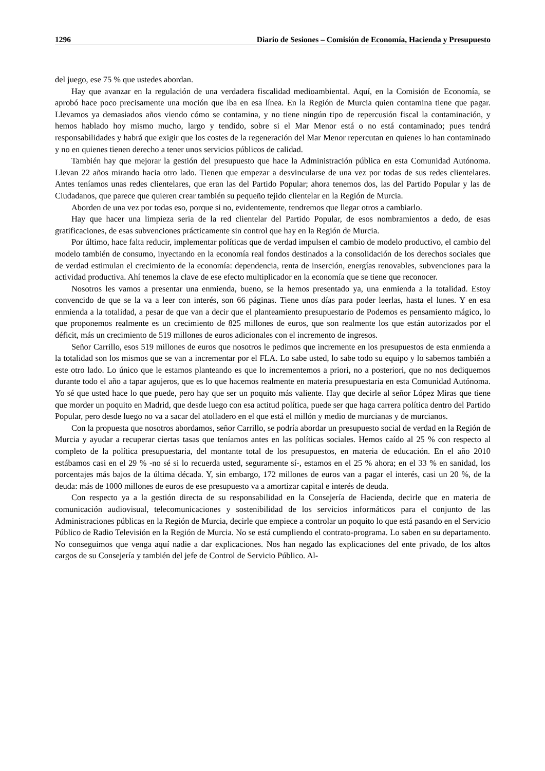1296 Diario de Sesiones – Comisión de Economía, Hacienda y Presupuesto
del juego, ese 75 % que ustedes abordan.
Hay que avanzar en la regulación de una verdadera fiscalidad medioambiental. Aquí, en la Comisión de Economía, se aprobó hace poco precisamente una moción que iba en esa línea. En la Región de Murcia quien contamina tiene que pagar. Llevamos ya demasiados años viendo cómo se contamina, y no tiene ningún tipo de repercusión fiscal la contaminación, y hemos hablado hoy mismo mucho, largo y tendido, sobre si el Mar Menor está o no está contaminado; pues tendrá responsabilidades y habrá que exigir que los costes de la regeneración del Mar Menor repercutan en quienes lo han contaminado y no en quienes tienen derecho a tener unos servicios públicos de calidad.
También hay que mejorar la gestión del presupuesto que hace la Administración pública en esta Comunidad Autónoma. Llevan 22 años mirando hacia otro lado. Tienen que empezar a desvincularse de una vez por todas de sus redes clientelares. Antes teníamos unas redes clientelares, que eran las del Partido Popular; ahora tenemos dos, las del Partido Popular y las de Ciudadanos, que parece que quieren crear también su pequeño tejido clientelar en la Región de Murcia.
Aborden de una vez por todas eso, porque si no, evidentemente, tendremos que llegar otros a cambiarlo.
Hay que hacer una limpieza seria de la red clientelar del Partido Popular, de esos nombramientos a dedo, de esas gratificaciones, de esas subvenciones prácticamente sin control que hay en la Región de Murcia.
Por último, hace falta reducir, implementar políticas que de verdad impulsen el cambio de modelo productivo, el cambio del modelo también de consumo, inyectando en la economía real fondos destinados a la consolidación de los derechos sociales que de verdad estimulan el crecimiento de la economía: dependencia, renta de inserción, energías renovables, subvenciones para la actividad productiva. Ahí tenemos la clave de ese efecto multiplicador en la economía que se tiene que reconocer.
Nosotros les vamos a presentar una enmienda, bueno, se la hemos presentado ya, una enmienda a la totalidad. Estoy convencido de que se la va a leer con interés, son 66 páginas. Tiene unos días para poder leerlas, hasta el lunes. Y en esa enmienda a la totalidad, a pesar de que van a decir que el planteamiento presupuestario de Podemos es pensamiento mágico, lo que proponemos realmente es un crecimiento de 825 millones de euros, que son realmente los que están autorizados por el déficit, más un crecimiento de 519 millones de euros adicionales con el incremento de ingresos.
Señor Carrillo, esos 519 millones de euros que nosotros le pedimos que incremente en los presupuestos de esta enmienda a la totalidad son los mismos que se van a incrementar por el FLA. Lo sabe usted, lo sabe todo su equipo y lo sabemos también a este otro lado. Lo único que le estamos planteando es que lo incrementemos a priori, no a posteriori, que no nos dediquemos durante todo el año a tapar agujeros, que es lo que hacemos realmente en materia presupuestaria en esta Comunidad Autónoma. Yo sé que usted hace lo que puede, pero hay que ser un poquito más valiente. Hay que decirle al señor López Miras que tiene que morder un poquito en Madrid, que desde luego con esa actitud política, puede ser que haga carrera política dentro del Partido Popular, pero desde luego no va a sacar del atolladero en el que está el millón y medio de murcianas y de murcianos.
Con la propuesta que nosotros abordamos, señor Carrillo, se podría abordar un presupuesto social de verdad en la Región de Murcia y ayudar a recuperar ciertas tasas que teníamos antes en las políticas sociales. Hemos caído al 25 % con respecto al completo de la política presupuestaria, del montante total de los presupuestos, en materia de educación. En el año 2010 estábamos casi en el 29 % -no sé si lo recuerda usted, seguramente sí-, estamos en el 25 % ahora; en el 33 % en sanidad, los porcentajes más bajos de la última década. Y, sin embargo, 172 millones de euros van a pagar el interés, casi un 20 %, de la deuda: más de 1000 millones de euros de ese presupuesto va a amortizar capital e interés de deuda.
Con respecto ya a la gestión directa de su responsabilidad en la Consejería de Hacienda, decirle que en materia de comunicación audiovisual, telecomunicaciones y sostenibilidad de los servicios informáticos para el conjunto de las Administraciones públicas en la Región de Murcia, decirle que empiece a controlar un poquito lo que está pasando en el Servicio Público de Radio Televisión en la Región de Murcia. No se está cumpliendo el contrato-programa. Lo saben en su departamento. No conseguimos que venga aquí nadie a dar explicaciones. Nos han negado las explicaciones del ente privado, de los altos cargos de su Consejería y también del jefe de Control de Servicio Público. Al-